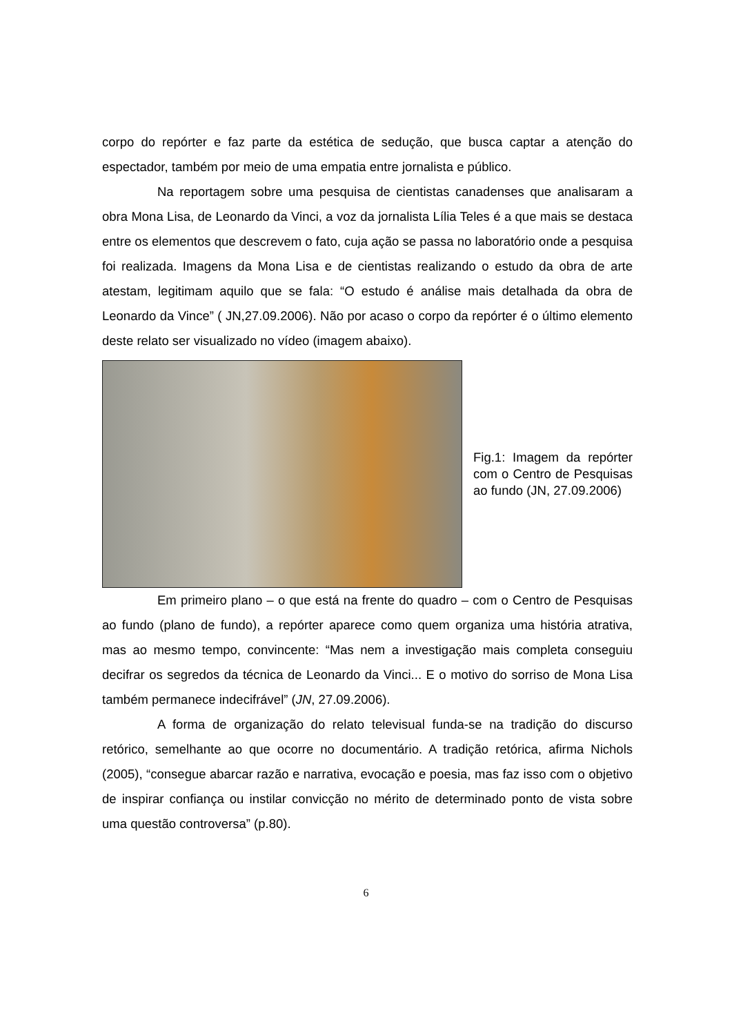corpo do repórter e faz parte da estética de sedução, que busca captar a atenção do espectador, também por meio de uma empatia entre jornalista e público.
Na reportagem sobre uma pesquisa de cientistas canadenses que analisaram a obra Mona Lisa, de Leonardo da Vinci, a voz da jornalista Lília Teles é a que mais se destaca entre os elementos que descrevem o fato, cuja ação se passa no laboratório onde a pesquisa foi realizada. Imagens da Mona Lisa e de cientistas realizando o estudo da obra de arte atestam, legitimam aquilo que se fala: “O estudo é análise mais detalhada da obra de Leonardo da Vince” ( JN,27.09.2006). Não por acaso o corpo da repórter é o último elemento deste relato ser visualizado no vídeo (imagem abaixo).
Fig.1: Imagem da repórter com o Centro de Pesquisas ao fundo (JN, 27.09.2006)
Em primeiro plano – o que está na frente do quadro – com o Centro de Pesquisas ao fundo (plano de fundo), a repórter aparece como quem organiza uma história atrativa, mas ao mesmo tempo, convincente: “Mas nem a investigação mais completa conseguiu decifrar os segredos da técnica de Leonardo da Vinci... E o motivo do sorriso de Mona Lisa também permanece indecifrável” (JN, 27.09.2006).
A forma de organização do relato televisual funda-se na tradição do discurso retórico, semelhante ao que ocorre no documentário. A tradição retórica, afirma Nichols (2005), “consegue abarcar razão e narrativa, evocação e poesia, mas faz isso com o objetivo de inspirar confiança ou instilar convicção no mérito de determinado ponto de vista sobre uma questão controversa” (p.80).
6